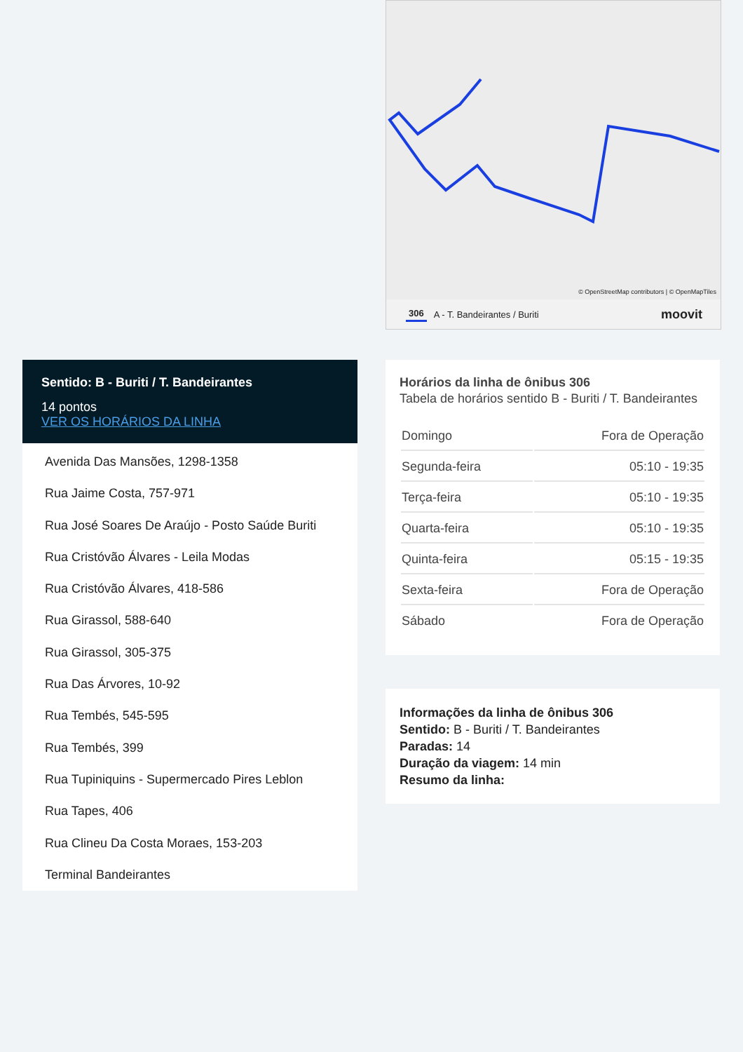© OpenStreetMap contributors | © OpenMapTiles
306 A - T. Bandeirantes / Buriti moovit
Sentido: B - Buriti / T. Bandeirantes
14 pontos
VER OS HORÁRIOS DA LINHA
Avenida Das Mansões, 1298-1358
Rua Jaime Costa, 757-971
Rua José Soares De Araújo - Posto Saúde Buriti
Rua Cristóvão Álvares - Leila Modas
Rua Cristóvão Álvares, 418-586
Rua Girassol, 588-640
Rua Girassol, 305-375
Rua Das Árvores, 10-92
Rua Tembés, 545-595
Rua Tembés, 399
Rua Tupiniquins - Supermercado Pires Leblon
Rua Tapes, 406
Rua Clineu Da Costa Moraes, 153-203
Terminal Bandeirantes
Horários da linha de ônibus 306
Tabela de horários sentido B - Buriti / T. Bandeirantes
| Domingo | Fora de Operação |
| Segunda-feira | 05:10 - 19:35 |
| Terça-feira | 05:10 - 19:35 |
| Quarta-feira | 05:10 - 19:35 |
| Quinta-feira | 05:15 - 19:35 |
| Sexta-feira | Fora de Operação |
| Sábado | Fora de Operação |
Informações da linha de ônibus 306
Sentido: B - Buriti / T. Bandeirantes
Paradas: 14
Duração da viagem: 14 min
Resumo da linha: